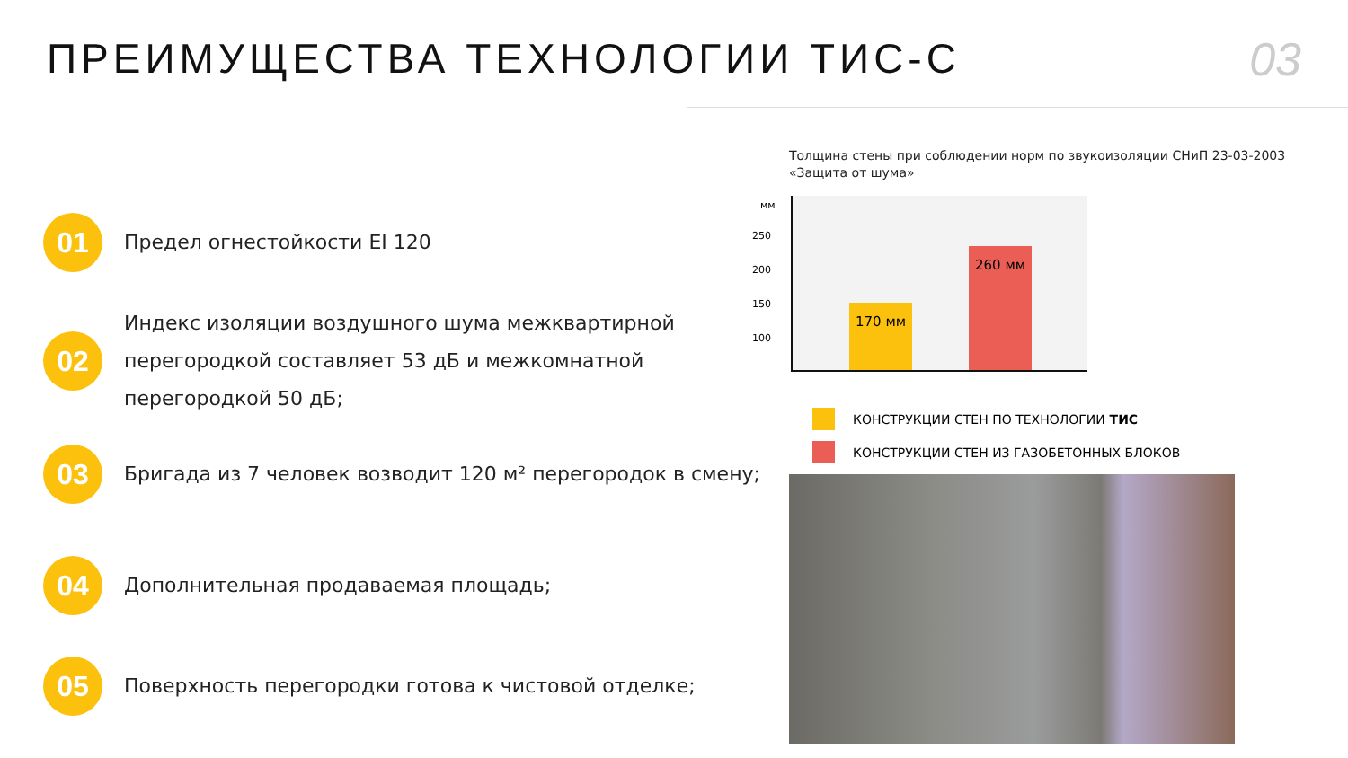ПРЕИМУЩЕСТВА ТЕХНОЛОГИИ ТИС-С 03
01
Предел огнестойкости EI 120
02
Индекс изоляции воздушного шума межквартирной перегородкой составляет 53 дБ и межкомнатной перегородкой 50 дБ;
03
Бригада из 7 человек возводит 120 м² перегородок в смену;
04
Дополнительная продаваемая площадь;
05
Поверхность перегородки готова к чистовой отделке;
Толщина стены при соблюдении норм по звукоизоляции СНиП 23-03-2003 «Защита от шума»
мм
250
200
150
100
170 мм 260 мм
КОНСТРУКЦИИ СТЕН ПО ТЕХНОЛОГИИ ТИС
КОНСТРУКЦИИ СТЕН ИЗ ГАЗОБЕТОННЫХ БЛОКОВ